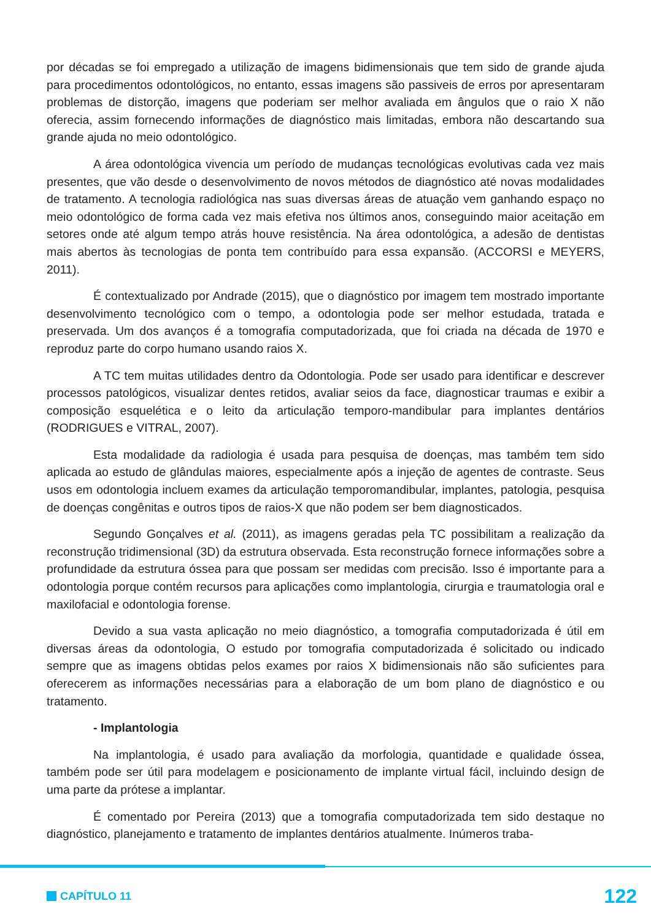por décadas se foi empregado a utilização de imagens bidimensionais que tem sido de grande ajuda para procedimentos odontológicos, no entanto, essas imagens são passiveis de erros por apresentaram problemas de distorção, imagens que poderiam ser melhor avaliada em ângulos que o raio X não oferecia, assim fornecendo informações de diagnóstico mais limitadas, embora não descartando sua grande ajuda no meio odontológico.
A área odontológica vivencia um período de mudanças tecnológicas evolutivas cada vez mais presentes, que vão desde o desenvolvimento de novos métodos de diagnóstico até novas modalidades de tratamento. A tecnologia radiológica nas suas diversas áreas de atuação vem ganhando espaço no meio odontológico de forma cada vez mais efetiva nos últimos anos, conseguindo maior aceitação em setores onde até algum tempo atrás houve resistência. Na área odontológica, a adesão de dentistas mais abertos às tecnologias de ponta tem contribuído para essa expansão. (ACCORSI e MEYERS, 2011).
É contextualizado por Andrade (2015), que o diagnóstico por imagem tem mostrado importante desenvolvimento tecnológico com o tempo, a odontologia pode ser melhor estudada, tratada e preservada. Um dos avanços é a tomografia computadorizada, que foi criada na década de 1970 e reproduz parte do corpo humano usando raios X.
A TC tem muitas utilidades dentro da Odontologia. Pode ser usado para identificar e descrever processos patológicos, visualizar dentes retidos, avaliar seios da face, diagnosticar traumas e exibir a composição esquelética e o leito da articulação temporo-mandibular para implantes dentários (RODRIGUES e VITRAL, 2007).
Esta modalidade da radiologia é usada para pesquisa de doenças, mas também tem sido aplicada ao estudo de glândulas maiores, especialmente após a injeção de agentes de contraste. Seus usos em odontologia incluem exames da articulação temporomandibular, implantes, patologia, pesquisa de doenças congênitas e outros tipos de raios-X que não podem ser bem diagnosticados.
Segundo Gonçalves et al. (2011), as imagens geradas pela TC possibilitam a realização da reconstrução tridimensional (3D) da estrutura observada. Esta reconstrução fornece informações sobre a profundidade da estrutura óssea para que possam ser medidas com precisão. Isso é importante para a odontologia porque contém recursos para aplicações como implantologia, cirurgia e traumatologia oral e maxilofacial e odontologia forense.
Devido a sua vasta aplicação no meio diagnóstico, a tomografia computadorizada é útil em diversas áreas da odontologia, O estudo por tomografia computadorizada é solicitado ou indicado sempre que as imagens obtidas pelos exames por raios X bidimensionais não são suficientes para oferecerem as informações necessárias para a elaboração de um bom plano de diagnóstico e ou tratamento.
- Implantologia
Na implantologia, é usado para avaliação da morfologia, quantidade e qualidade óssea, também pode ser útil para modelagem e posicionamento de implante virtual fácil, incluindo design de uma parte da prótese a implantar.
É comentado por Pereira (2013) que a tomografia computadorizada tem sido destaque no diagnóstico, planejamento e tratamento de implantes dentários atualmente. Inúmeros traba-
CAPÍTULO 11
122